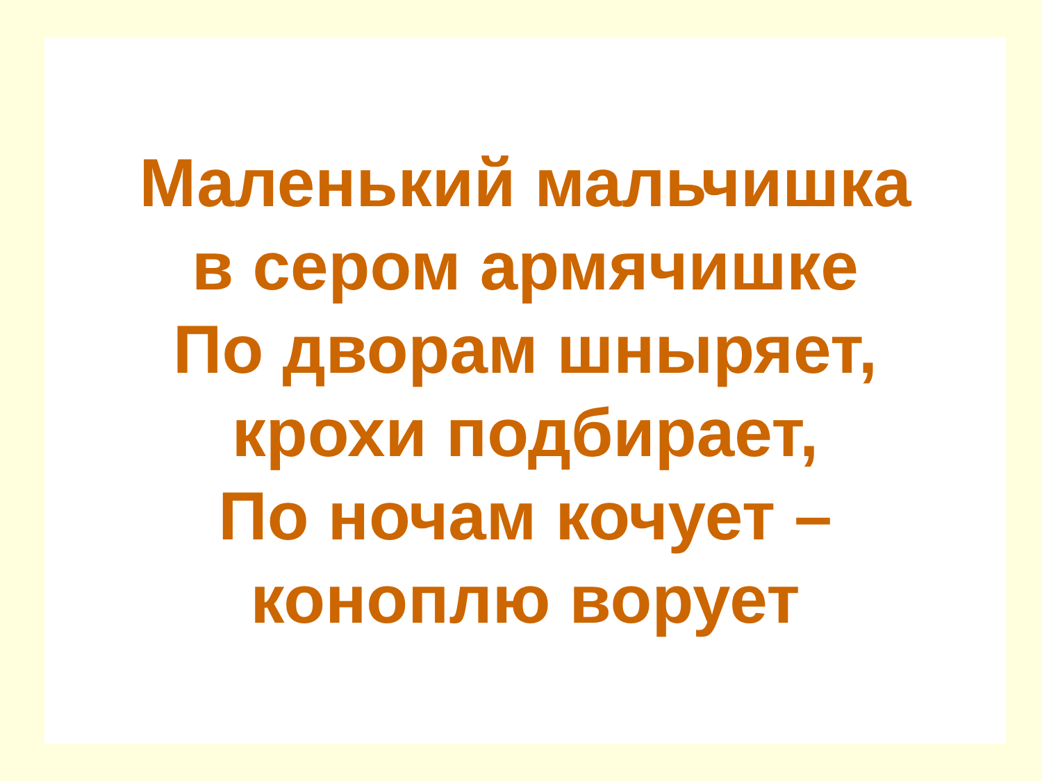Маленький мальчишка
в сером армячишке
По дворам шныряет,
крохи подбирает,
По ночам кочует –
коноплю ворует